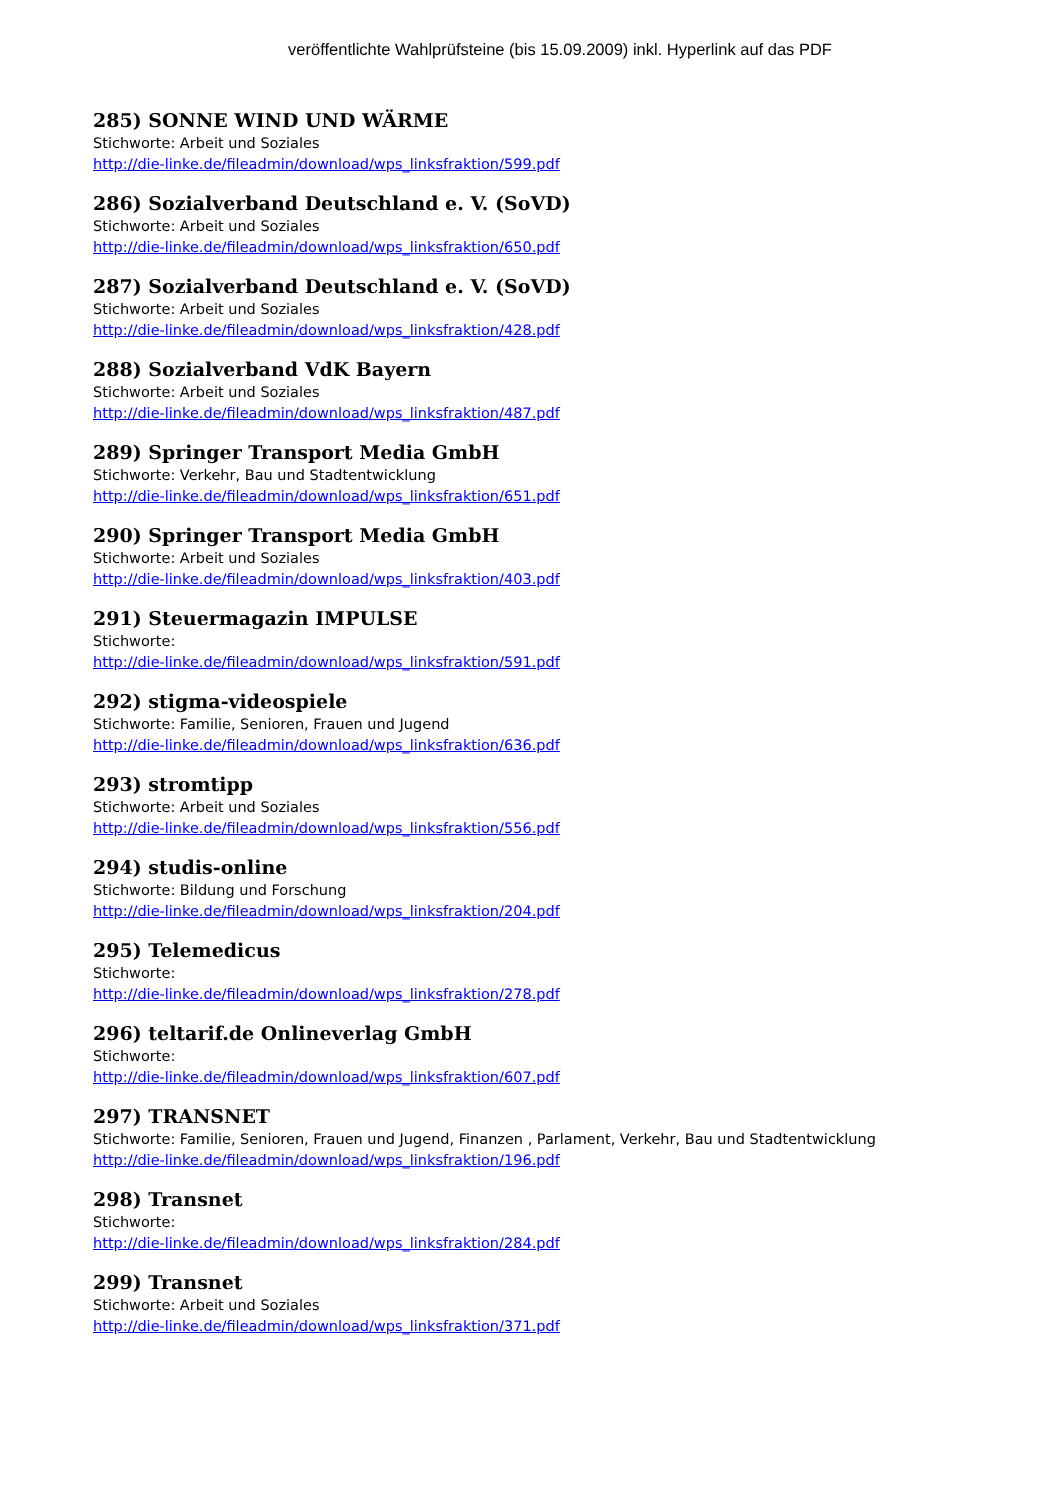veröffentlichte Wahlprüfsteine (bis 15.09.2009) inkl. Hyperlink auf das PDF
285) SONNE WIND UND WÄRME
Stichworte: Arbeit und Soziales
http://die-linke.de/fileadmin/download/wps_linksfraktion/599.pdf
286) Sozialverband Deutschland e. V. (SoVD)
Stichworte: Arbeit und Soziales
http://die-linke.de/fileadmin/download/wps_linksfraktion/650.pdf
287) Sozialverband Deutschland e. V. (SoVD)
Stichworte: Arbeit und Soziales
http://die-linke.de/fileadmin/download/wps_linksfraktion/428.pdf
288) Sozialverband VdK Bayern
Stichworte: Arbeit und Soziales
http://die-linke.de/fileadmin/download/wps_linksfraktion/487.pdf
289) Springer Transport Media GmbH
Stichworte: Verkehr, Bau und Stadtentwicklung
http://die-linke.de/fileadmin/download/wps_linksfraktion/651.pdf
290) Springer Transport Media GmbH
Stichworte: Arbeit und Soziales
http://die-linke.de/fileadmin/download/wps_linksfraktion/403.pdf
291) Steuermagazin IMPULSE
Stichworte:
http://die-linke.de/fileadmin/download/wps_linksfraktion/591.pdf
292) stigma-videospiele
Stichworte: Familie, Senioren, Frauen und Jugend
http://die-linke.de/fileadmin/download/wps_linksfraktion/636.pdf
293) stromtipp
Stichworte: Arbeit und Soziales
http://die-linke.de/fileadmin/download/wps_linksfraktion/556.pdf
294) studis-online
Stichworte: Bildung und Forschung
http://die-linke.de/fileadmin/download/wps_linksfraktion/204.pdf
295) Telemedicus
Stichworte:
http://die-linke.de/fileadmin/download/wps_linksfraktion/278.pdf
296) teltarif.de Onlineverlag GmbH
Stichworte:
http://die-linke.de/fileadmin/download/wps_linksfraktion/607.pdf
297) TRANSNET
Stichworte: Familie, Senioren, Frauen und Jugend, Finanzen , Parlament, Verkehr, Bau und Stadtentwicklung
http://die-linke.de/fileadmin/download/wps_linksfraktion/196.pdf
298) Transnet
Stichworte:
http://die-linke.de/fileadmin/download/wps_linksfraktion/284.pdf
299) Transnet
Stichworte: Arbeit und Soziales
http://die-linke.de/fileadmin/download/wps_linksfraktion/371.pdf